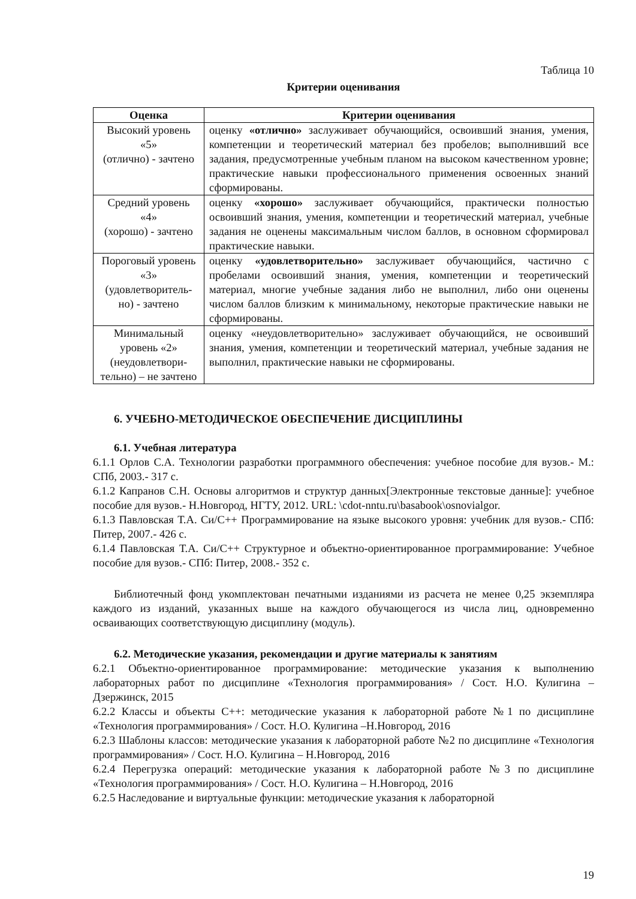Таблица 10
Критерии оценивания
| Оценка | Критерии оценивания |
| --- | --- |
| Высокий уровень «5» (отлично) - зачтено | оценку «отлично» заслуживает обучающийся, освоивший знания, умения, компетенции и теоретический материал без пробелов; выполнивший все задания, предусмотренные учебным планом на высоком качественном уровне; практические навыки профессионального применения освоенных знаний сформированы. |
| Средний уровень «4» (хорошо) - зачтено | оценку «хорошо» заслуживает обучающийся, практически полностью освоивший знания, умения, компетенции и теоретический материал, учебные задания не оценены максимальным числом баллов, в основном сформировал практические навыки. |
| Пороговый уровень «3» (удовлетворитель-но) - зачтено | оценку «удовлетворительно» заслуживает обучающийся, частично с пробелами освоивший знания, умения, компетенции и теоретический материал, многие учебные задания либо не выполнил, либо они оценены числом баллов близким к минимальному, некоторые практические навыки не сформированы. |
| Минимальный уровень «2» (неудовлетвори-тельно) – не зачтено | оценку «неудовлетворительно» заслуживает обучающийся, не освоивший знания, умения, компетенции и теоретический материал, учебные задания не выполнил, практические навыки не сформированы. |
6. УЧЕБНО-МЕТОДИЧЕСКОЕ ОБЕСПЕЧЕНИЕ ДИСЦИПЛИНЫ
6.1. Учебная литература
6.1.1 Орлов С.А. Технологии разработки программного обеспечения: учебное пособие для вузов.- М.: СПб, 2003.- 317 с.
6.1.2 Капранов С.Н. Основы алгоритмов и структур данных[Электронные текстовые данные]: учебное пособие для вузов.- Н.Новгород, НГТУ, 2012. URL: \cdot-nntu.ru\basabook\osnovialgor.
6.1.3 Павловская Т.А. Си/С++ Программирование на языке высокого уровня: учебник для вузов.- СПб: Питер, 2007.- 426 с.
6.1.4 Павловская Т.А. Си/С++ Структурное и объектно-ориентированное программирование: Учебное пособие для вузов.- СПб: Питер, 2008.- 352 с.
Библиотечный фонд укомплектован печатными изданиями из расчета не менее 0,25 экземпляра каждого из изданий, указанных выше на каждого обучающегося из числа лиц, одновременно осваивающих соответствующую дисциплину (модуль).
6.2. Методические указания, рекомендации и другие материалы к занятиям
6.2.1 Объектно-ориентированное программирование: методические указания к выполнению лабораторных работ по дисциплине «Технология программирования» / Сост. Н.О. Кулигина –Дзержинск, 2015
6.2.2 Классы и объекты С++: методические указания к лабораторной работе №1 по дисциплине «Технология программирования» / Сост. Н.О. Кулигина –Н.Новгород, 2016
6.2.3 Шаблоны классов: методические указания к лабораторной работе №2 по дисциплине «Технология программирования» / Сост. Н.О. Кулигина – Н.Новгород, 2016
6.2.4 Перегрузка операций: методические указания к лабораторной работе №3 по дисциплине «Технология программирования» / Сост. Н.О. Кулигина – Н.Новгород, 2016
6.2.5 Наследование и виртуальные функции: методические указания к лабораторной
19